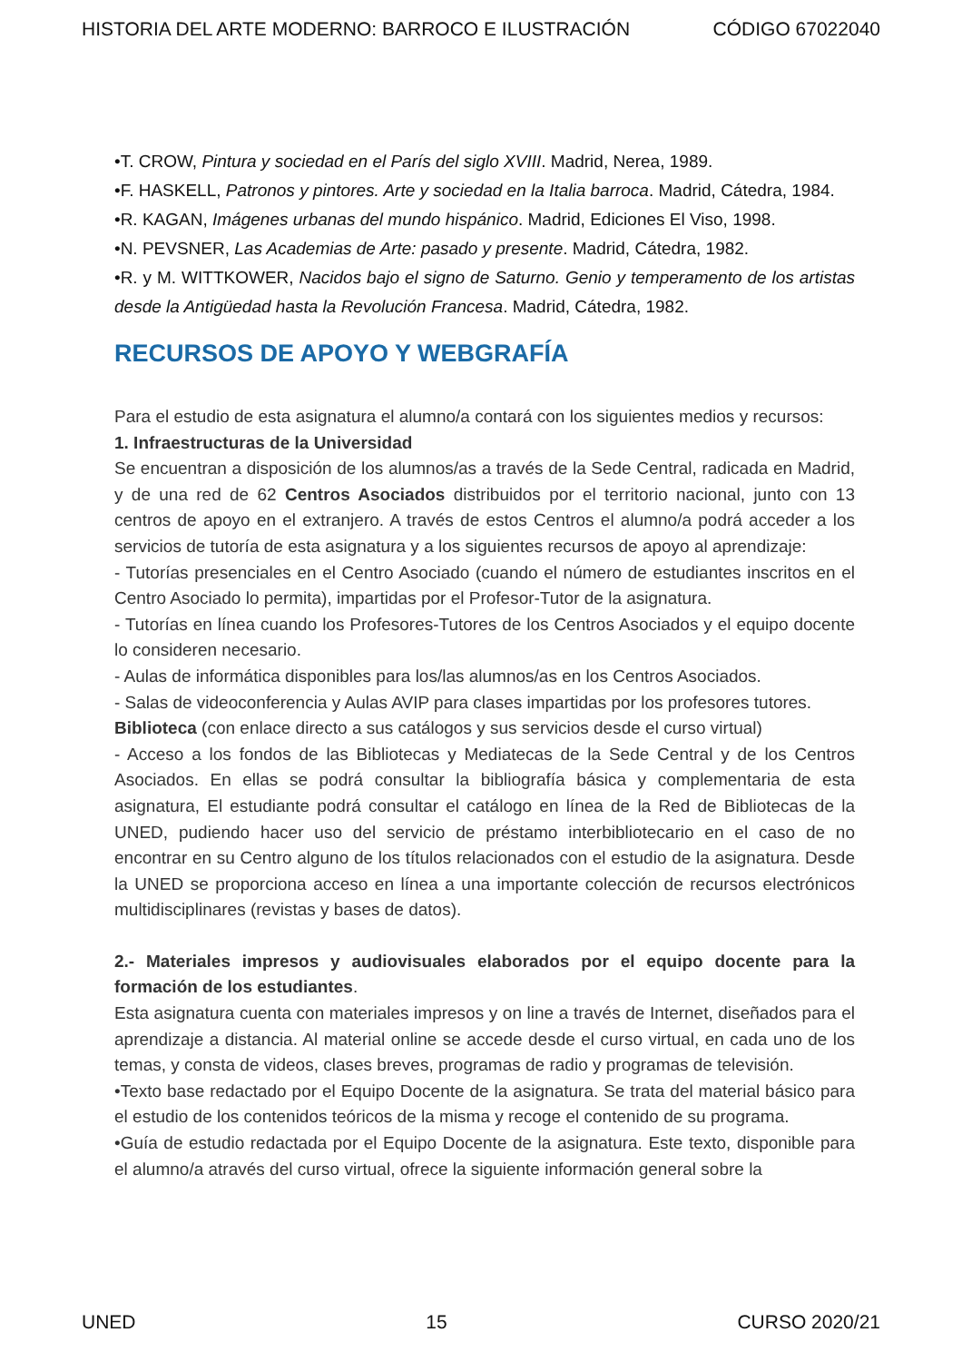HISTORIA DEL ARTE MODERNO: BARROCO E ILUSTRACIÓN CÓDIGO 67022040
•T. CROW, Pintura y sociedad en el París del siglo XVIII. Madrid, Nerea, 1989.
•F. HASKELL, Patronos y pintores. Arte y sociedad en la Italia barroca. Madrid, Cátedra, 1984.
•R. KAGAN, Imágenes urbanas del mundo hispánico. Madrid, Ediciones El Viso, 1998.
•N. PEVSNER, Las Academias de Arte: pasado y presente. Madrid, Cátedra, 1982.
•R. y M. WITTKOWER, Nacidos bajo el signo de Saturno. Genio y temperamento de los artistas desde la Antigüedad hasta la Revolución Francesa. Madrid, Cátedra, 1982.
RECURSOS DE APOYO Y WEBGRAFÍA
Para el estudio de esta asignatura el alumno/a contará con los siguientes medios y recursos:
1. Infraestructuras de la Universidad
Se encuentran a disposición de los alumnos/as a través de la Sede Central, radicada en Madrid, y de una red de 62 Centros Asociados distribuidos por el territorio nacional, junto con 13 centros de apoyo en el extranjero. A través de estos Centros el alumno/a podrá acceder a los servicios de tutoría de esta asignatura y a los siguientes recursos de apoyo al aprendizaje:
- Tutorías presenciales en el Centro Asociado (cuando el número de estudiantes inscritos en el Centro Asociado lo permita), impartidas por el Profesor-Tutor de la asignatura.
- Tutorías en línea cuando los Profesores-Tutores de los Centros Asociados y el equipo docente lo consideren necesario.
- Aulas de informática disponibles para los/las alumnos/as en los Centros Asociados.
- Salas de videoconferencia y Aulas AVIP para clases impartidas por los profesores tutores.
Biblioteca (con enlace directo a sus catálogos y sus servicios desde el curso virtual)
- Acceso a los fondos de las Bibliotecas y Mediatecas de la Sede Central y de los Centros Asociados. En ellas se podrá consultar la bibliografía básica y complementaria de esta asignatura, El estudiante podrá consultar el catálogo en línea de la Red de Bibliotecas de la UNED, pudiendo hacer uso del servicio de préstamo interbibliotecario en el caso de no encontrar en su Centro alguno de los títulos relacionados con el estudio de la asignatura. Desde la UNED se proporciona acceso en línea a una importante colección de recursos electrónicos multidisciplinares (revistas y bases de datos).
2.- Materiales impresos y audiovisuales elaborados por el equipo docente para la formación de los estudiantes.
Esta asignatura cuenta con materiales impresos y on line a través de Internet, diseñados para el aprendizaje a distancia. Al material online se accede desde el curso virtual, en cada uno de los temas, y consta de videos, clases breves, programas de radio y programas de televisión.
•Texto base redactado por el Equipo Docente de la asignatura. Se trata del material básico para el estudio de los contenidos teóricos de la misma y recoge el contenido de su programa.
•Guía de estudio redactada por el Equipo Docente de la asignatura. Este texto, disponible para el alumno/a através del curso virtual, ofrece la siguiente información general sobre la
UNED 15 CURSO 2020/21